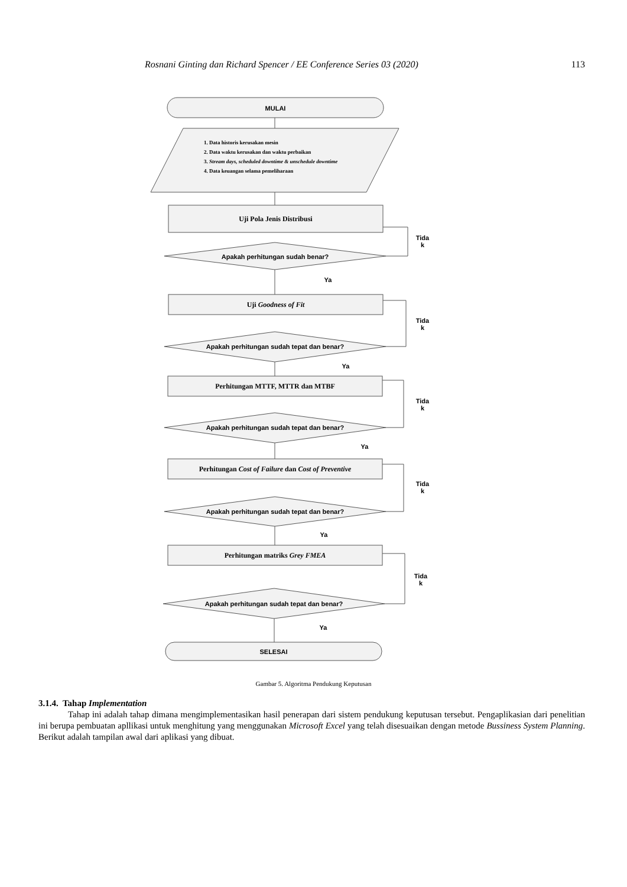Rosnani Ginting dan Richard Spencer / EE Conference Series 03 (2020) 113
MULAI
1. Data historis kerusakan mesin
2. Data waktu kerusakan dan waktu perbaikan
3. Stream days, scheduled downtime & unschedule downtime
4. Data keuangan selama pemeliharaan
Uji Pola Jenis Distribusi
Apakah perhitungan sudah benar?
Tida k
Ya
Uji Goodness of Fit
Apakah perhitungan sudah tepat dan benar?
Tida k
Ya
Perhitungan MTTF, MTTR dan MTBF
Apakah perhitungan sudah tepat dan benar?
Tida k
Ya
Perhitungan Cost of Failure dan Cost of Preventive
Apakah perhitungan sudah tepat dan benar?
Tida k
Ya
Perhitungan matriks Grey FMEA
Apakah perhitungan sudah tepat dan benar?
Tida k
Ya
SELESAI
Gambar 5. Algoritma Pendukung Keputusan
3.1.4. Tahap Implementation
Tahap ini adalah tahap dimana mengimplementasikan hasil penerapan dari sistem pendukung keputusan tersebut. Pengaplikasian dari penelitian ini berupa pembuatan apllikasi untuk menghitung yang menggunakan Microsoft Excel yang telah disesuaikan dengan metode Bussiness System Planning. Berikut adalah tampilan awal dari aplikasi yang dibuat.